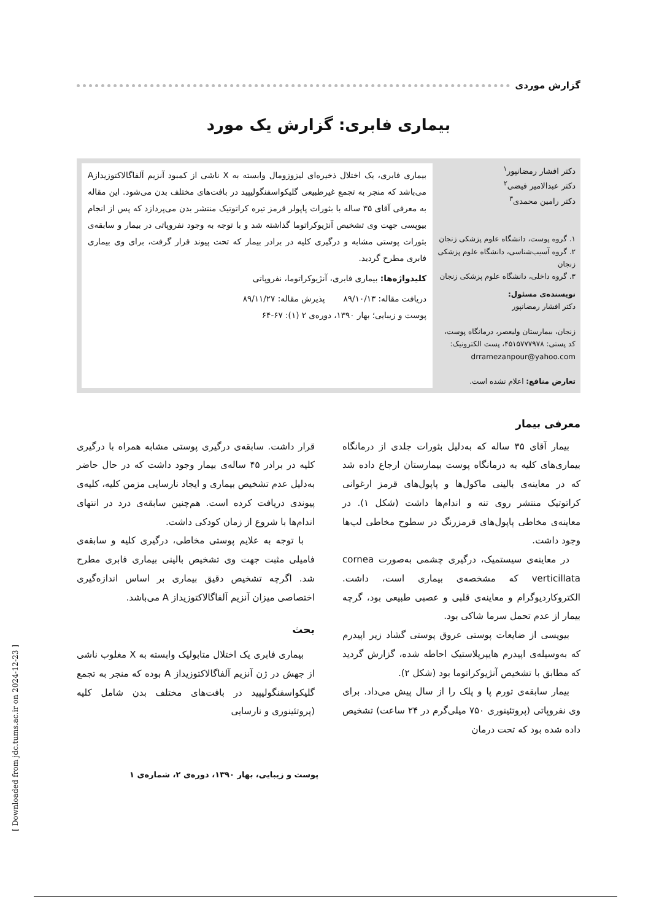گزارش موردی
بیماری فابری: گزارش یک مورد
دکتر افشار رمضانپور<sup>۱</sup>
دکتر عبدالامیر فیضی<sup>۲</sup>
دکتر رامین محمدی<sup>۳</sup>
۱. گروه پوست، دانشگاه علوم پزشکی زنجان
۲. گروه آسیب‌شناسی، دانشگاه علوم پزشکی زنجان
۳. گروه داخلی، دانشگاه علوم پزشکی زنجان
نویسنده‌ی مسئول:
دکتر افشار رمضانپور
زنجان، بیمارستان ولیعصر، درمانگاه پوست، کد پستی: ۴۵۱۵۷۷۷۹۷۸، پست الکترونیک:
drramezanpour@yahoo.com
تعارض منافع: اعلام نشده است.
بیماری فابری، یک اختلال ذخیره‌ای لیزوزومال وابسته به X ناشی از کمبود آنزیم آلفاگالاکتوزیدازA می‌باشد که منجر به تجمع غیرطبیعی گلیکواسفنگولیپید در بافت‌های مختلف بدن می‌شود. این مقاله به معرفی آقای ۳۵ ساله با بثورات پاپولر قرمز تیره کراتوتیک منتشر بدن می‌پردازد که پس از انجام بیوپسی جهت وی تشخیص آنژیوکراتوما گذاشته شد و با توجه به وجود نفروپاتی در بیمار و سابقه‌ی بثورات پوستی مشابه و درگیری کلیه در برادر بیمار که تحت پیوند قرار گرفت، برای وی بیماری فابری مطرح گردید.
کلیدواژه‌ها: بیماری فابری، آنژیوکراتوما، نفروپاتی
دریافت مقاله: ۸۹/۱۰/۱۳ پذیرش مقاله: ۸۹/۱۱/۲۷
پوست و زیبایی؛ بهار ۱۳۹۰، دوره‌ی ۲ (۱): ۶۷-۶۴
معرفی بیمار
بیمار آقای ۳۵ ساله که به‌دلیل بثورات جلدی از درمانگاه بیماری‌های کلیه به درمانگاه پوست بیمارستان ارجاع داده شد که در معاینه‌ی بالینی ماکول‌ها و پاپول‌های قرمز ارغوانی کراتوتیک منتشر روی تنه و اندام‌ها داشت (شکل ۱). در معاینه‌ی مخاطی پاپول‌های قرمزرنگ در سطوح مخاطی لب‌ها وجود داشت.
در معاینه‌ی سیستمیک، درگیری چشمی به‌صورت cornea verticillata که مشخصه‌ی بیماری است، داشت. الکتروکاردیوگرام و معاینه‌ی قلبی و عصبی طبیعی بود، گرچه بیمار از عدم تحمل سرما شاکی بود.
بیوپسی از ضایعات پوستی عروق پوستی گشاد زیر اپیدرم که به‌وسیله‌ی اپیدرم هایپرپلاستیک احاطه شده، گزارش گردید که مطابق با تشخیص آنژیوکراتوما بود (شکل ۲).
بیمار سابقه‌ی تورم پا و پلک را از سال پیش می‌داد. برای وی نفروپاتی (پروتئینوری ۷۵۰ میلی‌گرم در ۲۴ ساعت) تشخیص داده شده بود که تحت درمان
قرار داشت. سابقه‌ی درگیری پوستی مشابه همراه با درگیری کلیه در برادر ۴۵ ساله‌ی بیمار وجود داشت که در حال حاضر به‌دلیل عدم تشخیص بیماری و ایجاد نارسایی مزمن کلیه، کلیه‌ی پیوندی دریافت کرده است. هم‌چنین سابقه‌ی درد در انتهای اندام‌ها با شروع از زمان کودکی داشت.
با توجه به علایم پوستی مخاطی، درگیری کلیه و سابقه‌ی فامیلی مثبت جهت وی تشخیص بالینی بیماری فابری مطرح شد. اگرچه تشخیص دقیق بیماری بر اساس اندازه‌گیری اختصاصی میزان آنزیم آلفاگالاکتوزیداز A می‌باشد.
بحث
بیماری فابری یک اختلال متابولیک وابسته به X مغلوب ناشی از جهش در ژن آنزیم آلفاگالاکتوزیداز A بوده که منجر به تجمع گلیکواسفنگولیپید در بافت‌های مختلف بدن شامل کلیه (پروتئینوری و نارسایی
پوست و زیبایی، بهار ۱۳۹۰، دوره‌ی ۲، شماره‌ی ۱
[ Downloaded from jdc.tums.ac.ir on 2024-12-23 ]